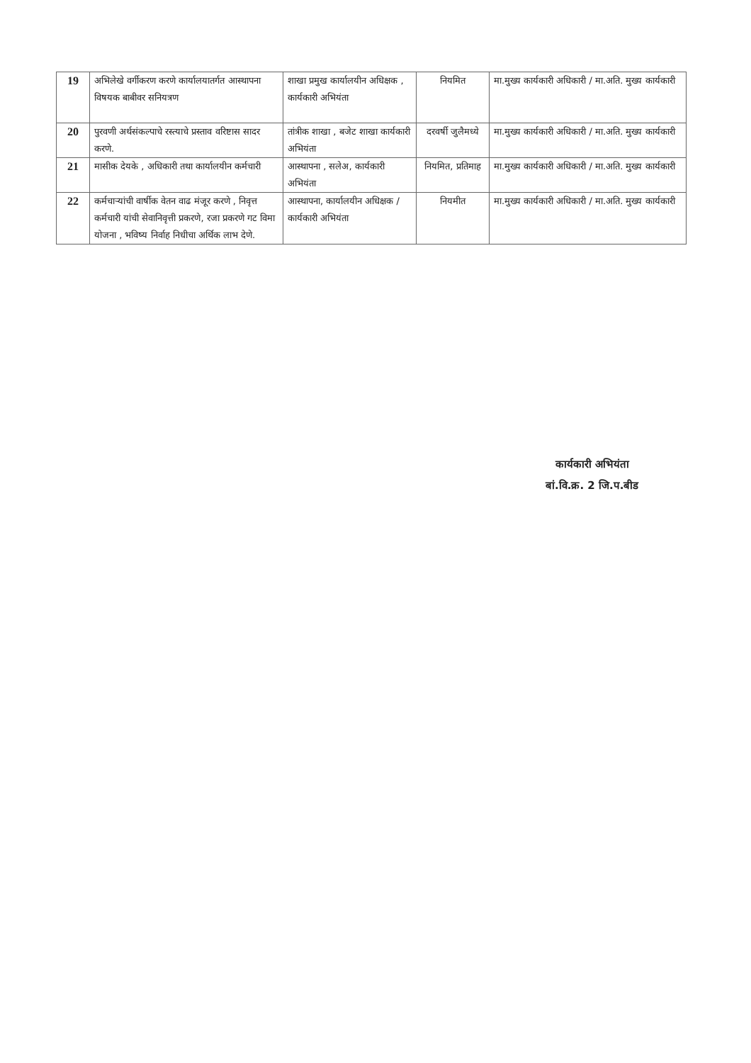| 19 | अभिलेखे वर्गीकरण करणे कार्यालयातर्गत आस्थापना विषयक बाबीवर सनियत्रण | शाखा प्रमुख कार्यालयीन अधिक्षक , कार्यकारी अभियंता | नियमित | मा.मुख्य कार्यकारी अधिकारी / मा.अति. मुख्य कार्यकारी |
| 20 | पुरवणी अर्थसंकल्पाचे रस्त्याचे प्रस्ताव वरिष्टास सादर करणे. | तांत्रीक शाखा , बजेट शाखा कार्यकारी अभियंता | दरवर्षी जुलैमध्ये | मा.मुख्य कार्यकारी अधिकारी / मा.अति. मुख्य कार्यकारी |
| 21 | मासीक देयके , अधिकारी तथा कार्यालयीन कर्मचारी | आस्थापना , सलेअ, कार्यकारी अभियंता | नियमित, प्रतिमाह | मा.मुख्य कार्यकारी अधिकारी / मा.अति. मुख्य कार्यकारी |
| 22 | कर्मचाऱ्यांची वार्षीक वेतन वाढ मंजूर करणे , निवृत्त कर्मचारी यांची सेवानिवृत्ती प्रकरणे, रजा प्रकरणे गट विमा योजना , भविष्य निर्वाह निधीचा अर्थिक लाभ देणे. | आस्थापना, कार्यालयीन अधिक्षक / कार्यकारी अभियंता | नियमीत | मा.मुख्य कार्यकारी अधिकारी / मा.अति. मुख्य कार्यकारी |
कार्यकारी अभियंता
बां.वि.क्र. 2 जि.प.बीड